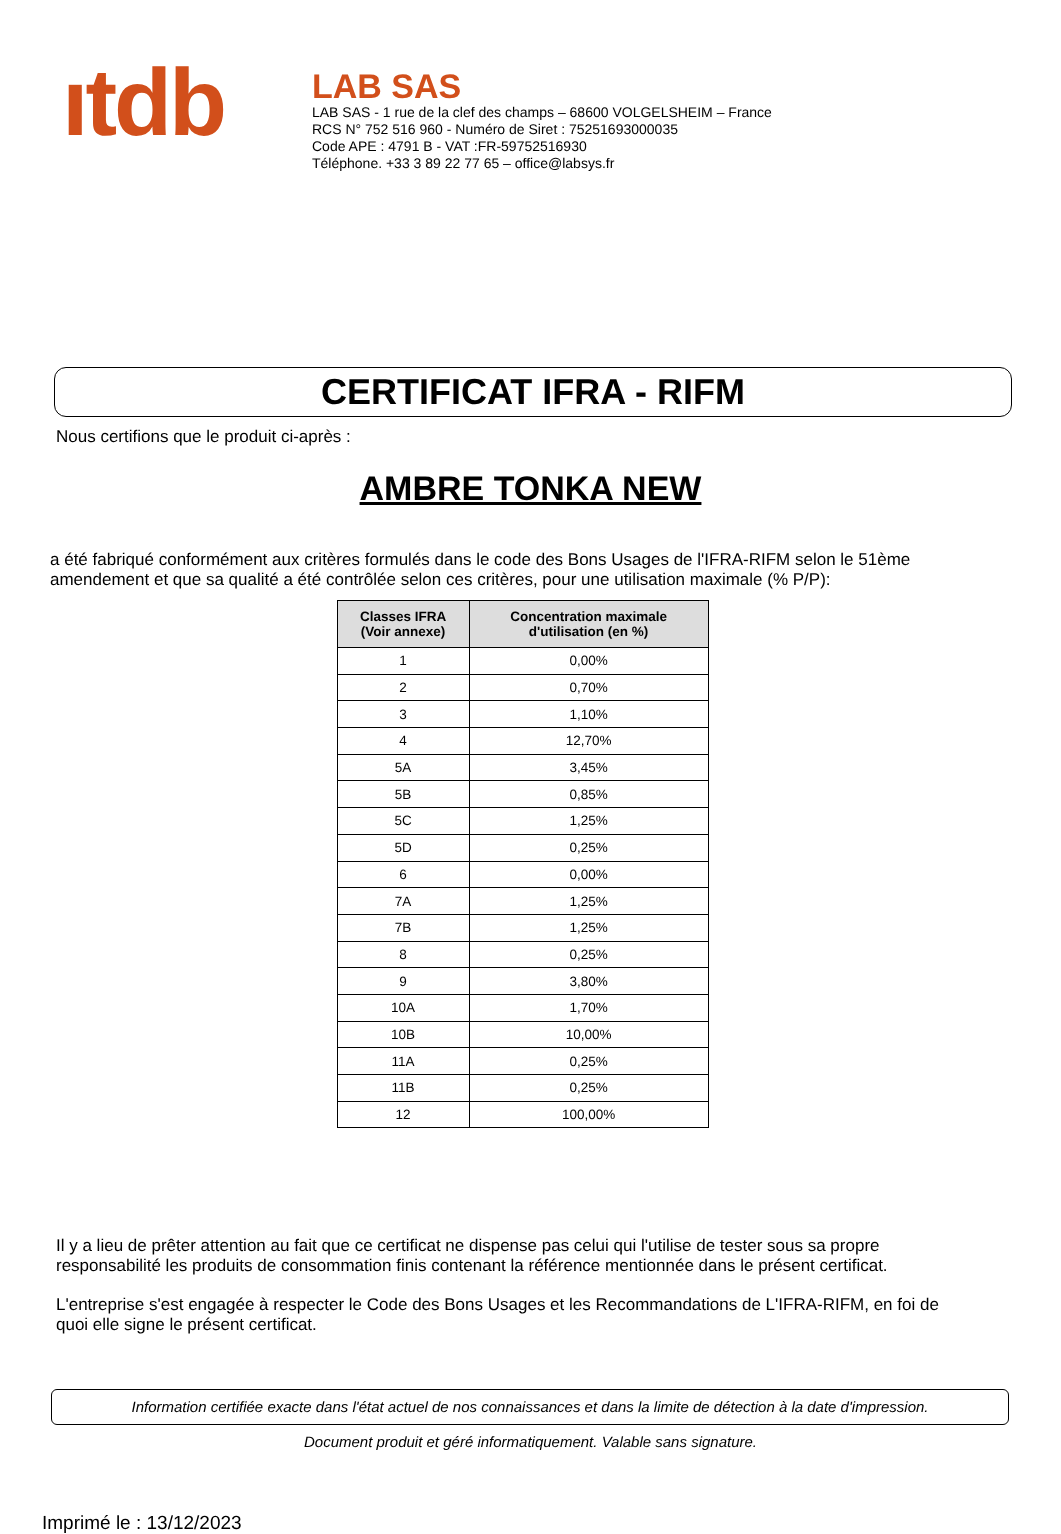ıtdb
LAB SAS
LAB SAS - 1 rue de la clef des champs – 68600 VOLGELSHEIM – France
RCS N° 752 516 960 - Numéro de Siret : 75251693000035
Code APE : 4791 B - VAT :FR-59752516930
Téléphone. +33 3 89 22 77 65 – office@labsys.fr
CERTIFICAT IFRA - RIFM
Nous certifions que le produit ci-après :
AMBRE TONKA NEW
a été fabriqué conformément aux critères formulés dans le code des Bons Usages de l'IFRA-RIFM selon le 51ème
amendement et que sa qualité a été contrôlée selon ces critères, pour une utilisation maximale (% P/P):
| Classes IFRA (Voir annexe) | Concentration maximale d'utilisation (en %) |
| --- | --- |
| 1 | 0,00% |
| 2 | 0,70% |
| 3 | 1,10% |
| 4 | 12,70% |
| 5A | 3,45% |
| 5B | 0,85% |
| 5C | 1,25% |
| 5D | 0,25% |
| 6 | 0,00% |
| 7A | 1,25% |
| 7B | 1,25% |
| 8 | 0,25% |
| 9 | 3,80% |
| 10A | 1,70% |
| 10B | 10,00% |
| 11A | 0,25% |
| 11B | 0,25% |
| 12 | 100,00% |
Il y a lieu de prêter attention au fait que ce certificat ne dispense pas celui qui l'utilise de tester sous sa propre
responsabilité les produits de consommation finis contenant la référence mentionnée dans le présent certificat.
L'entreprise s'est engagée à respecter le Code des Bons Usages et les Recommandations de L'IFRA-RIFM, en foi de
quoi elle signe le présent certificat.
Information certifiée exacte dans l'état actuel de nos connaissances et dans la limite de détection à la date d'impression.
Document produit et géré informatiquement. Valable sans signature.
Imprimé le : 13/12/2023